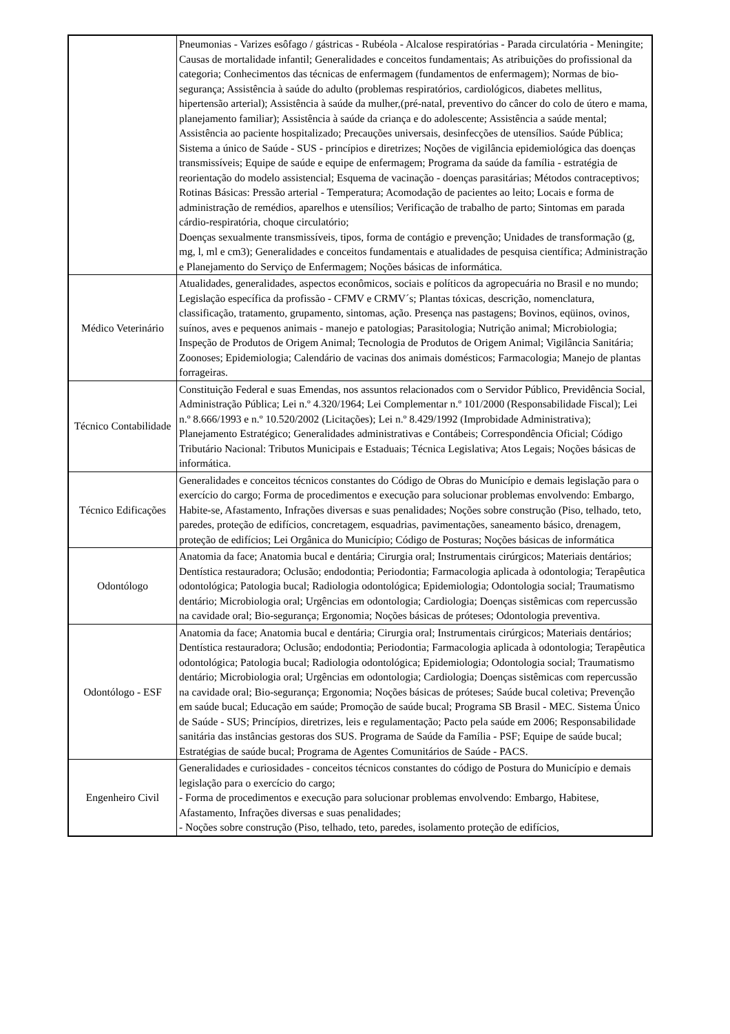| | Pneumonias - Varizes esôfago / gástricas - Rubéola - Alcalose respiratórias - Parada circulatória - Meningite; Causas de mortalidade infantil; Generalidades e conceitos fundamentais; As atribuições do profissional da categoria; Conhecimentos das técnicas de enfermagem (fundamentos de enfermagem); Normas de bio-segurança; Assistência à saúde do adulto (problemas respiratórios, cardiológicos, diabetes mellitus, hipertensão arterial); Assistência à saúde da mulher,(pré-natal, preventivo do câncer do colo de útero e mama, planejamento familiar); Assistência à saúde da criança e do adolescente; Assistência a saúde mental; Assistência ao paciente hospitalizado; Precauções universais, desinfecções de utensílios. Saúde Pública; Sistema a único de Saúde - SUS - princípios e diretrizes; Noções de vigilância epidemiológica das doenças transmissíveis; Equipe de saúde e equipe de enfermagem; Programa da saúde da família - estratégia de reorientação do modelo assistencial; Esquema de vacinação - doenças parasitárias; Métodos contraceptivos; Rotinas Básicas: Pressão arterial - Temperatura; Acomodação de pacientes ao leito; Locais e forma de administração de remédios, aparelhos e utensílios; Verificação de trabalho de parto; Sintomas em parada cárdio-respiratória, choque circulatório; Doenças sexualmente transmissíveis, tipos, forma de contágio e prevenção; Unidades de transformação (g, mg, l, ml e cm3); Generalidades e conceitos fundamentais e atualidades de pesquisa científica; Administração e Planejamento do Serviço de Enfermagem; Noções básicas de informática. |
| Médico Veterinário | Atualidades, generalidades, aspectos econômicos, sociais e políticos da agropecuária no Brasil e no mundo; Legislação específica da profissão - CFMV e CRMV´s; Plantas tóxicas, descrição, nomenclatura, classificação, tratamento, grupamento, sintomas, ação. Presença nas pastagens; Bovinos, eqüinos, ovinos, suínos, aves e pequenos animais - manejo e patologias; Parasitologia; Nutrição animal; Microbiologia; Inspeção de Produtos de Origem Animal; Tecnologia de Produtos de Origem Animal; Vigilância Sanitária; Zoonoses; Epidemiologia; Calendário de vacinas dos animais domésticos; Farmacologia; Manejo de plantas forrageiras. |
| Técnico Contabilidade | Constituição Federal e suas Emendas, nos assuntos relacionados com o Servidor Público, Previdência Social, Administração Pública; Lei n.º 4.320/1964; Lei Complementar n.º 101/2000 (Responsabilidade Fiscal); Lei n.º 8.666/1993 e n.º 10.520/2002 (Licitações); Lei n.º 8.429/1992 (Improbidade Administrativa); Planejamento Estratégico; Generalidades administrativas e Contábeis; Correspondência Oficial; Código Tributário Nacional: Tributos Municipais e Estaduais; Técnica Legislativa; Atos Legais; Noções básicas de informática. |
| Técnico Edificações | Generalidades e conceitos técnicos constantes do Código de Obras do Município e demais legislação para o exercício do cargo; Forma de procedimentos e execução para solucionar problemas envolvendo: Embargo, Habite-se, Afastamento, Infrações diversas e suas penalidades; Noções sobre construção (Piso, telhado, teto, paredes, proteção de edifícios, concretagem, esquadrias, pavimentações, saneamento básico, drenagem, proteção de edifícios; Lei Orgânica do Município; Código de Posturas; Noções básicas de informática |
| Odontólogo | Anatomia da face; Anatomia bucal e dentária; Cirurgia oral; Instrumentais cirúrgicos; Materiais dentários; Dentística restauradora; Oclusão; endodontia; Periodontia; Farmacologia aplicada à odontologia; Terapêutica odontológica; Patologia bucal; Radiologia odontológica; Epidemiologia; Odontologia social; Traumatismo dentário; Microbiologia oral; Urgências em odontologia; Cardiologia; Doenças sistêmicas com repercussão na cavidade oral; Bio-segurança; Ergonomia; Noções básicas de próteses; Odontologia preventiva. |
| Odontólogo - ESF | Anatomia da face; Anatomia bucal e dentária; Cirurgia oral; Instrumentais cirúrgicos; Materiais dentários; Dentística restauradora; Oclusão; endodontia; Periodontia; Farmacologia aplicada à odontologia; Terapêutica odontológica; Patologia bucal; Radiologia odontológica; Epidemiologia; Odontologia social; Traumatismo dentário; Microbiologia oral; Urgências em odontologia; Cardiologia; Doenças sistêmicas com repercussão na cavidade oral; Bio-segurança; Ergonomia; Noções básicas de próteses; Saúde bucal coletiva; Prevenção em saúde bucal; Educação em saúde; Promoção de saúde bucal; Programa SB Brasil - MEC. Sistema Único de Saúde - SUS; Princípios, diretrizes, leis e regulamentação; Pacto pela saúde em 2006; Responsabilidade sanitária das instâncias gestoras dos SUS. Programa de Saúde da Família - PSF; Equipe de saúde bucal; Estratégias de saúde bucal; Programa de Agentes Comunitários de Saúde - PACS. |
| Engenheiro Civil | Generalidades e curiosidades - conceitos técnicos constantes do código de Postura do Município e demais legislação para o exercício do cargo; - Forma de procedimentos e execução para solucionar problemas envolvendo: Embargo, Habitese, Afastamento, Infrações diversas e suas penalidades; - Noções sobre construção (Piso, telhado, teto, paredes, isolamento proteção de edifícios, |